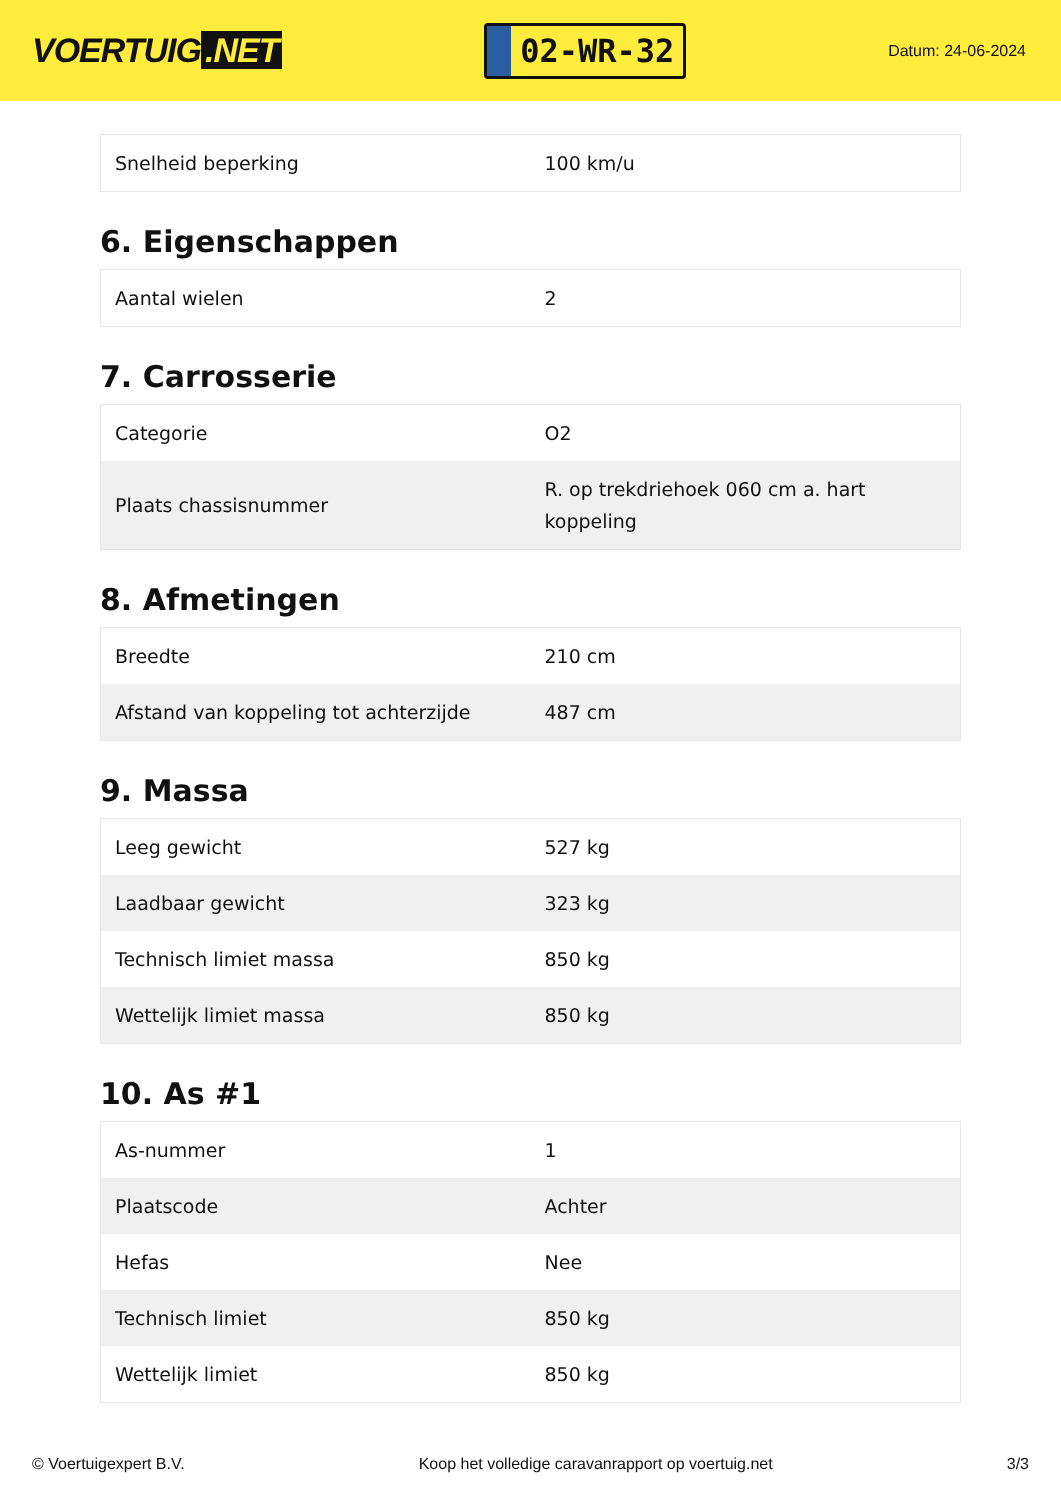VOERTUIG.NET
02-WR-32
Datum: 24-06-2024
| Snelheid beperking | 100 km/u |
6. Eigenschappen
| Aantal wielen | 2 |
7. Carrosserie
| Categorie | O2 |
| Plaats chassisnummer | R. op trekdriehoek 060 cm a. hart koppeling |
8. Afmetingen
| Breedte | 210 cm |
| Afstand van koppeling tot achterzijde | 487 cm |
9. Massa
| Leeg gewicht | 527 kg |
| Laadbaar gewicht | 323 kg |
| Technisch limiet massa | 850 kg |
| Wettelijk limiet massa | 850 kg |
10. As #1
| As-nummer | 1 |
| Plaatscode | Achter |
| Hefas | Nee |
| Technisch limiet | 850 kg |
| Wettelijk limiet | 850 kg |
© Voertuigexpert B.V. Koop het volledige caravanrapport op voertuig.net 3/3